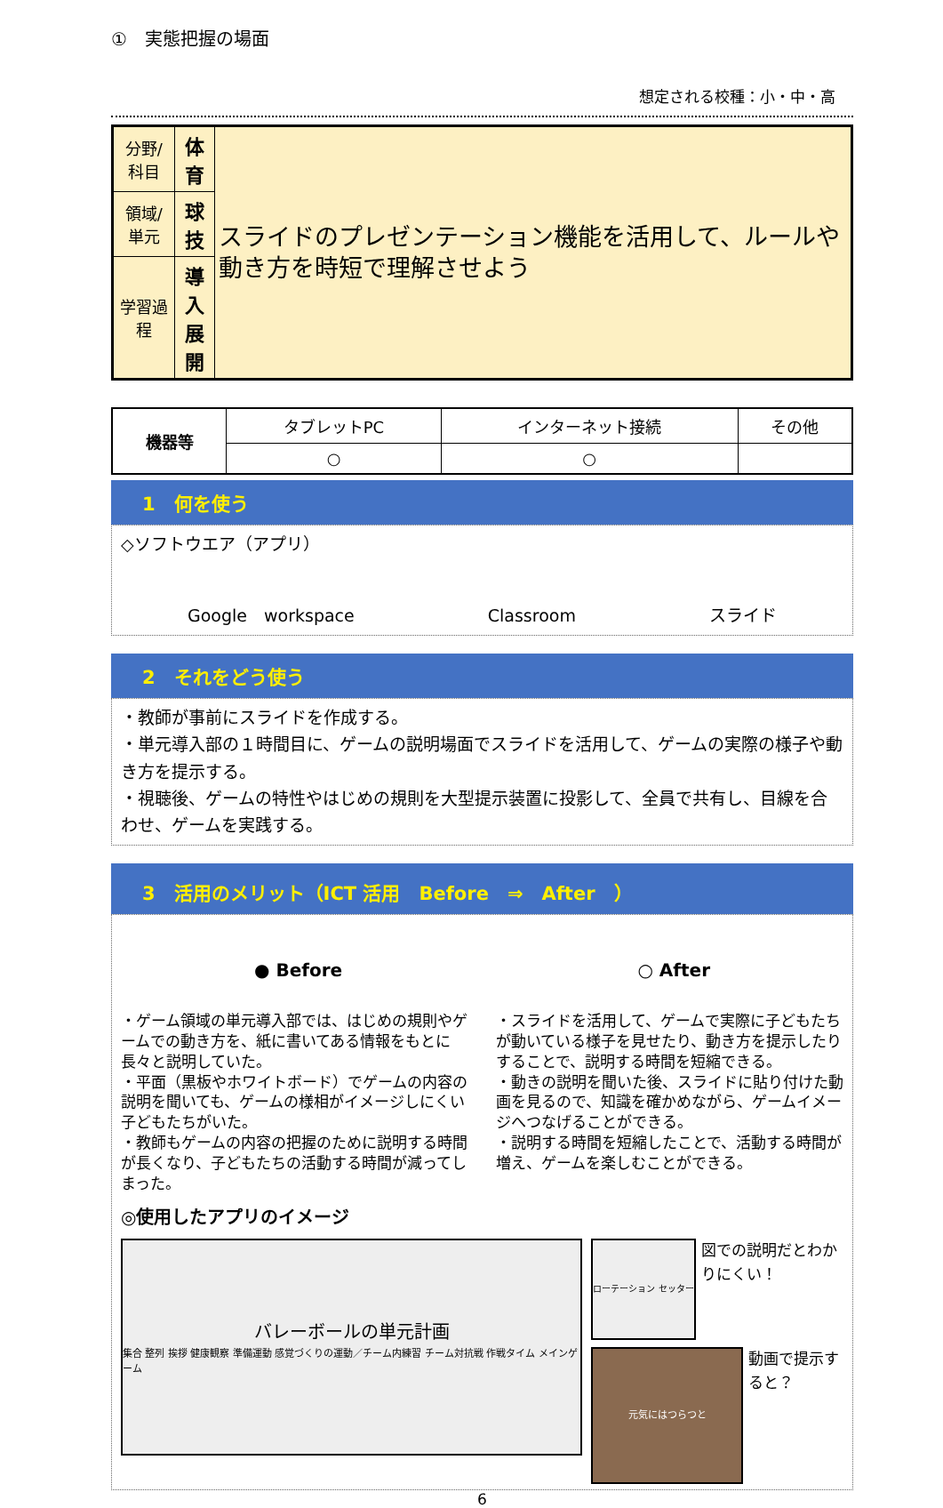①　実態把握の場面
想定される校種：小・中・高
| 分野/科目 | 体育 | スライドのプレゼンテーション機能を活用して、ルールや動き方を時短で理解させよう |
| 領域/単元 | 球技 | |
| 学習過程 | 導入 展開 | |
| 機器等 | タブレットPC | インターネット接続 | その他 |
| | ○ | ○ | |
1　何を使う
◇ソフトウエア（アプリ）
Google　workspace Classroom スライド
2　それをどう使う
・教師が事前にスライドを作成する。
・単元導入部の１時間目に、ゲームの説明場面でスライドを活用して、ゲームの実際の様子や動き方を提示する。
・視聴後、ゲームの特性やはじめの規則を大型提示装置に投影して、全員で共有し、目線を合わせ、ゲームを実践する。
3　活用のメリット（ICT 活用　Before　⇒　After　）
● Before ○ After
・ゲーム領域の単元導入部では、はじめの規則やゲームでの動き方を、紙に書いてある情報をもとに長々と説明していた。
・平面（黒板やホワイトボード）でゲームの内容の説明を聞いても、ゲームの様相がイメージしにくい子どもたちがいた。
・教師もゲームの内容の把握のために説明する時間が長くなり、子どもたちの活動する時間が減ってしまった。
・スライドを活用して、ゲームで実際に子どもたちが動いている様子を見せたり、動き方を提示したりすることで、説明する時間を短縮できる。
・動きの説明を聞いた後、スライドに貼り付けた動画を見るので、知識を確かめながら、ゲームイメージへつなげることができる。
・説明する時間を短縮したことで、活動する時間が増え、ゲームを楽しむことができる。
◎使用したアプリのイメージ
バレーボールの単元計画
集合 整列 挨拶 健康観察 準備運動 感覚づくりの運動／チーム内練習 チーム対抗戦 作戦タイム メインゲーム
ローテーション セッター
図での説明だとわかりにくい！
元気にはつらつと
動画で提示すると？
6